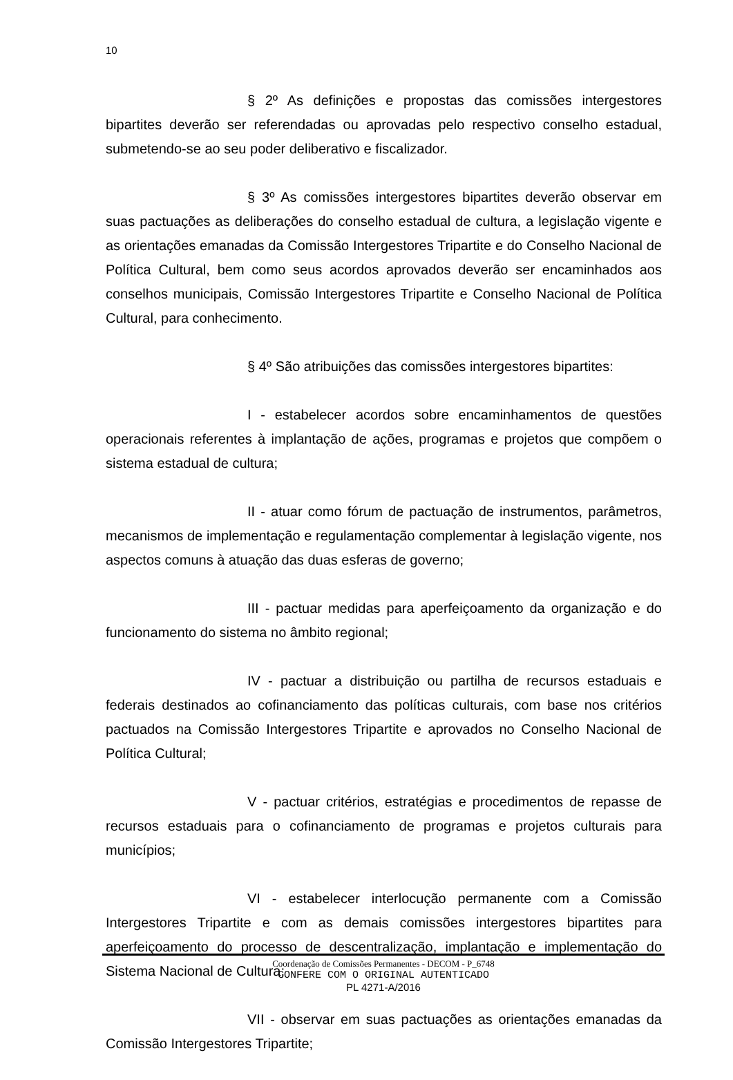10
§ 2º As definições e propostas das comissões intergestores bipartites deverão ser referendadas ou aprovadas pelo respectivo conselho estadual, submetendo-se ao seu poder deliberativo e fiscalizador.
§ 3º As comissões intergestores bipartites deverão observar em suas pactuações as deliberações do conselho estadual de cultura, a legislação vigente e as orientações emanadas da Comissão Intergestores Tripartite e do Conselho Nacional de Política Cultural, bem como seus acordos aprovados deverão ser encaminhados aos conselhos municipais, Comissão Intergestores Tripartite e Conselho Nacional de Política Cultural, para conhecimento.
§ 4º São atribuições das comissões intergestores bipartites:
I - estabelecer acordos sobre encaminhamentos de questões operacionais referentes à implantação de ações, programas e projetos que compõem o sistema estadual de cultura;
II - atuar como fórum de pactuação de instrumentos, parâmetros, mecanismos de implementação e regulamentação complementar à legislação vigente, nos aspectos comuns à atuação das duas esferas de governo;
III - pactuar medidas para aperfeiçoamento da organização e do funcionamento do sistema no âmbito regional;
IV - pactuar a distribuição ou partilha de recursos estaduais e federais destinados ao cofinanciamento das políticas culturais, com base nos critérios pactuados na Comissão Intergestores Tripartite e aprovados no Conselho Nacional de Política Cultural;
V - pactuar critérios, estratégias e procedimentos de repasse de recursos estaduais para o cofinanciamento de programas e projetos culturais para municípios;
VI - estabelecer interlocução permanente com a Comissão Intergestores Tripartite e com as demais comissões intergestores bipartites para aperfeiçoamento do processo de descentralização, implantação e implementação do Sistema Nacional de Cultura;
VII - observar em suas pactuações as orientações emanadas da Comissão Intergestores Tripartite;
Coordenação de Comissões Permanentes - DECOM - P_6748
CONFERE COM O ORIGINAL AUTENTICADO
PL 4271-A/2016